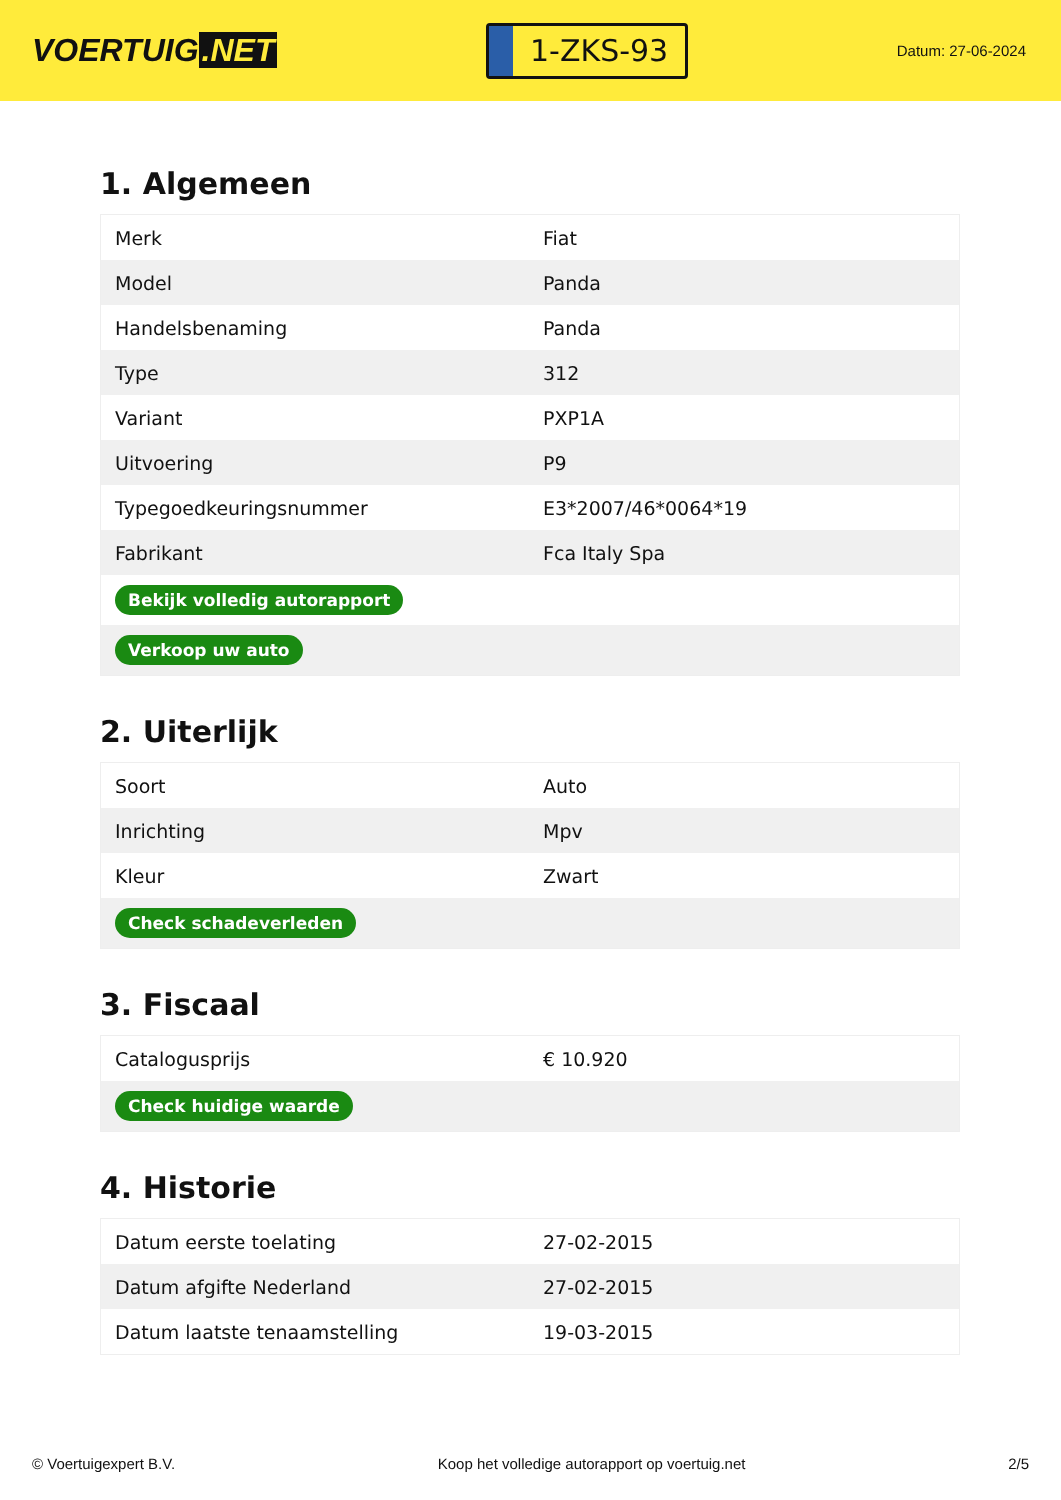VOERTUIG.NET
1-ZKS-93
Datum: 27-06-2024
1. Algemeen
| Merk | Fiat |
| Model | Panda |
| Handelsbenaming | Panda |
| Type | 312 |
| Variant | PXP1A |
| Uitvoering | P9 |
| Typegoedkeuringsnummer | E3*2007/46*0064*19 |
| Fabrikant | Fca Italy Spa |
| Bekijk volledig autorapport | |
| Verkoop uw auto | |
2. Uiterlijk
| Soort | Auto |
| Inrichting | Mpv |
| Kleur | Zwart |
| Check schadeverleden | |
3. Fiscaal
| Catalogusprijs | € 10.920 |
| Check huidige waarde | |
4. Historie
| Datum eerste toelating | 27-02-2015 |
| Datum afgifte Nederland | 27-02-2015 |
| Datum laatste tenaamstelling | 19-03-2015 |
© Voertuigexpert B.V. Koop het volledige autorapport op voertuig.net 2/5